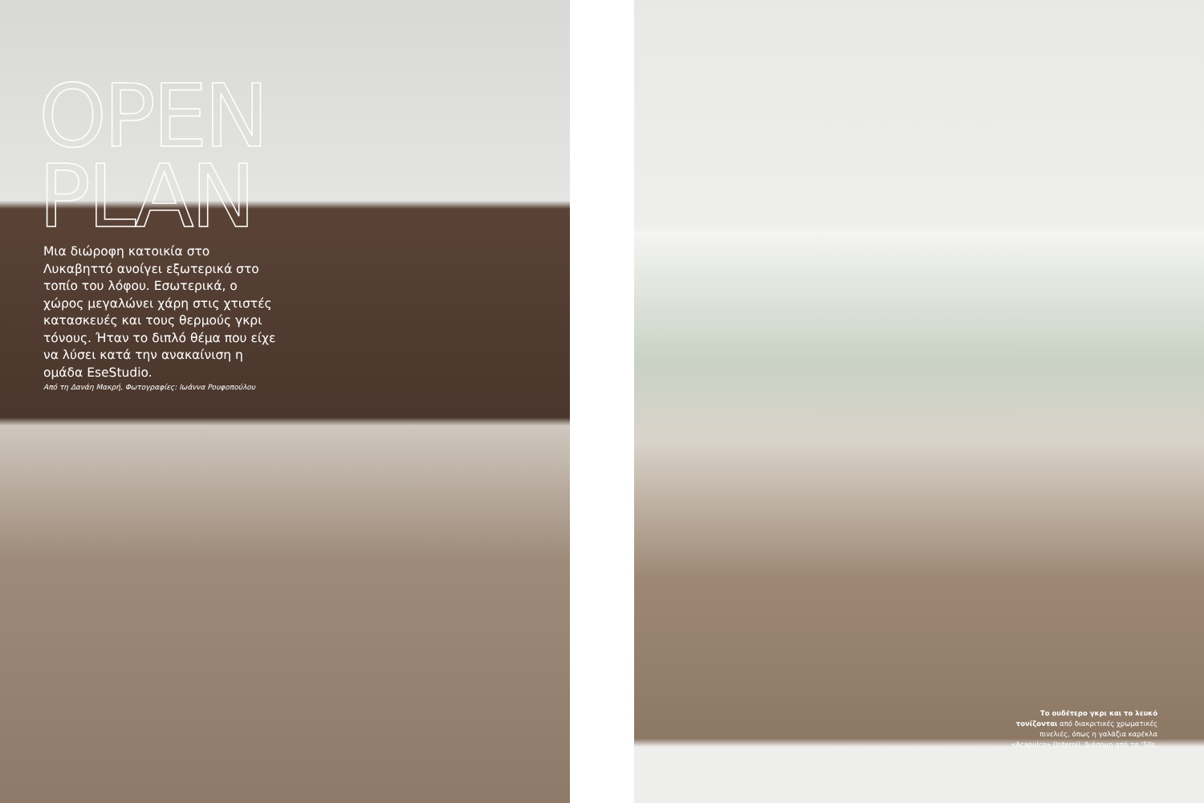OPEN
PLAN
Μια διώροφη κατοικία στο Λυκαβηττό ανοίγει εξωτερικά στο τοπίο του λόφου. Εσωτερικά, ο χώρος μεγαλώνει χάρη στις χτιστές κατασκευές και τους θερμούς γκρι τόνους. Ήταν το διπλό θέμα που είχε να λύσει κατά την ανακαίνιση η ομάδα EseStudio.
Από τη Δανάη Μακρή, Φωτογραφίες: Ιωάννα Ρουφοπούλου
Το ουδέτερο γκρι και το λευκό τονίζονται από διακριτικές χρωματικές πινελιές, όπως η γαλάζια καρέκλα «Acapulco» (Interni), διάσημη από τα ’50s.